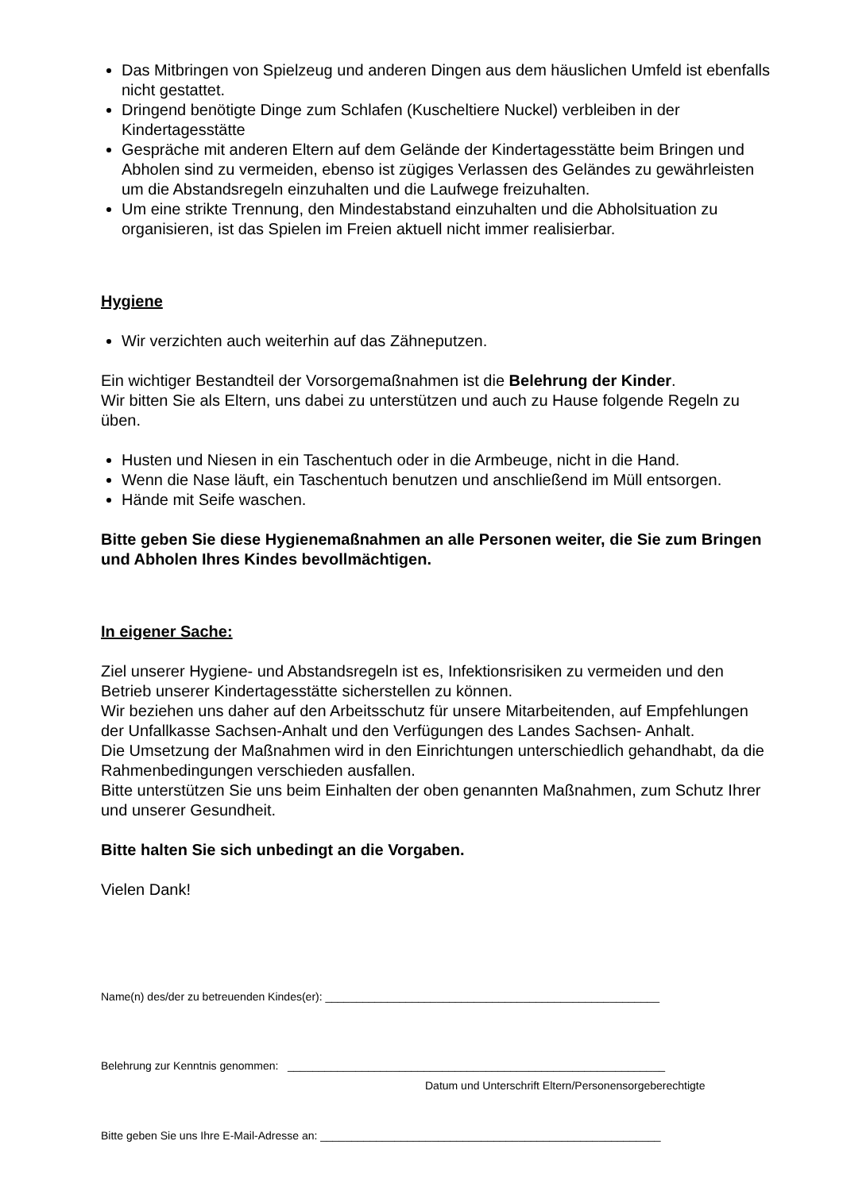Das Mitbringen von Spielzeug und anderen Dingen aus dem häuslichen Umfeld ist ebenfalls nicht gestattet.
Dringend benötigte Dinge zum Schlafen (Kuscheltiere Nuckel) verbleiben in der Kindertagesstätte
Gespräche mit anderen Eltern auf dem Gelände der Kindertagesstätte beim Bringen und Abholen sind zu vermeiden, ebenso ist zügiges Verlassen des Geländes zu gewährleisten um die Abstandsregeln einzuhalten und die Laufwege freizuhalten.
Um eine strikte Trennung, den Mindestabstand einzuhalten und die Abholsituation zu organisieren, ist das Spielen im Freien aktuell nicht immer realisierbar.
Hygiene
Wir verzichten auch weiterhin auf das Zähneputzen.
Ein wichtiger Bestandteil der Vorsorgemaßnahmen ist die Belehrung der Kinder.
Wir bitten Sie als Eltern, uns dabei zu unterstützen und auch zu Hause folgende Regeln zu üben.
Husten und Niesen in ein Taschentuch oder in die Armbeuge, nicht in die Hand.
Wenn die Nase läuft, ein Taschentuch benutzen und anschließend im Müll entsorgen.
Hände mit Seife waschen.
Bitte geben Sie diese Hygienemaßnahmen an alle Personen weiter, die Sie zum Bringen und Abholen Ihres Kindes bevollmächtigen.
In eigener Sache:
Ziel unserer Hygiene- und Abstandsregeln ist es, Infektionsrisiken zu vermeiden und den Betrieb unserer Kindertagesstätte sicherstellen zu können.
Wir beziehen uns daher auf den Arbeitsschutz für unsere Mitarbeitenden, auf Empfehlungen der Unfallkasse Sachsen-Anhalt und den Verfügungen des Landes Sachsen- Anhalt.
Die Umsetzung der Maßnahmen wird in den Einrichtungen unterschiedlich gehandhabt, da die Rahmenbedingungen verschieden ausfallen.
Bitte unterstützen Sie uns beim Einhalten der oben genannten Maßnahmen, zum Schutz Ihrer und unserer Gesundheit.
Bitte halten Sie sich unbedingt an die Vorgaben.
Vielen Dank!
Name(n) des/der zu betreuenden Kindes(er): ______________________________________________________
Belehrung zur Kenntnis genommen: _____________________________________________________________
Datum und Unterschrift Eltern/Personensorgeberechtigte
Bitte geben Sie uns Ihre E-Mail-Adresse an: _______________________________________________________